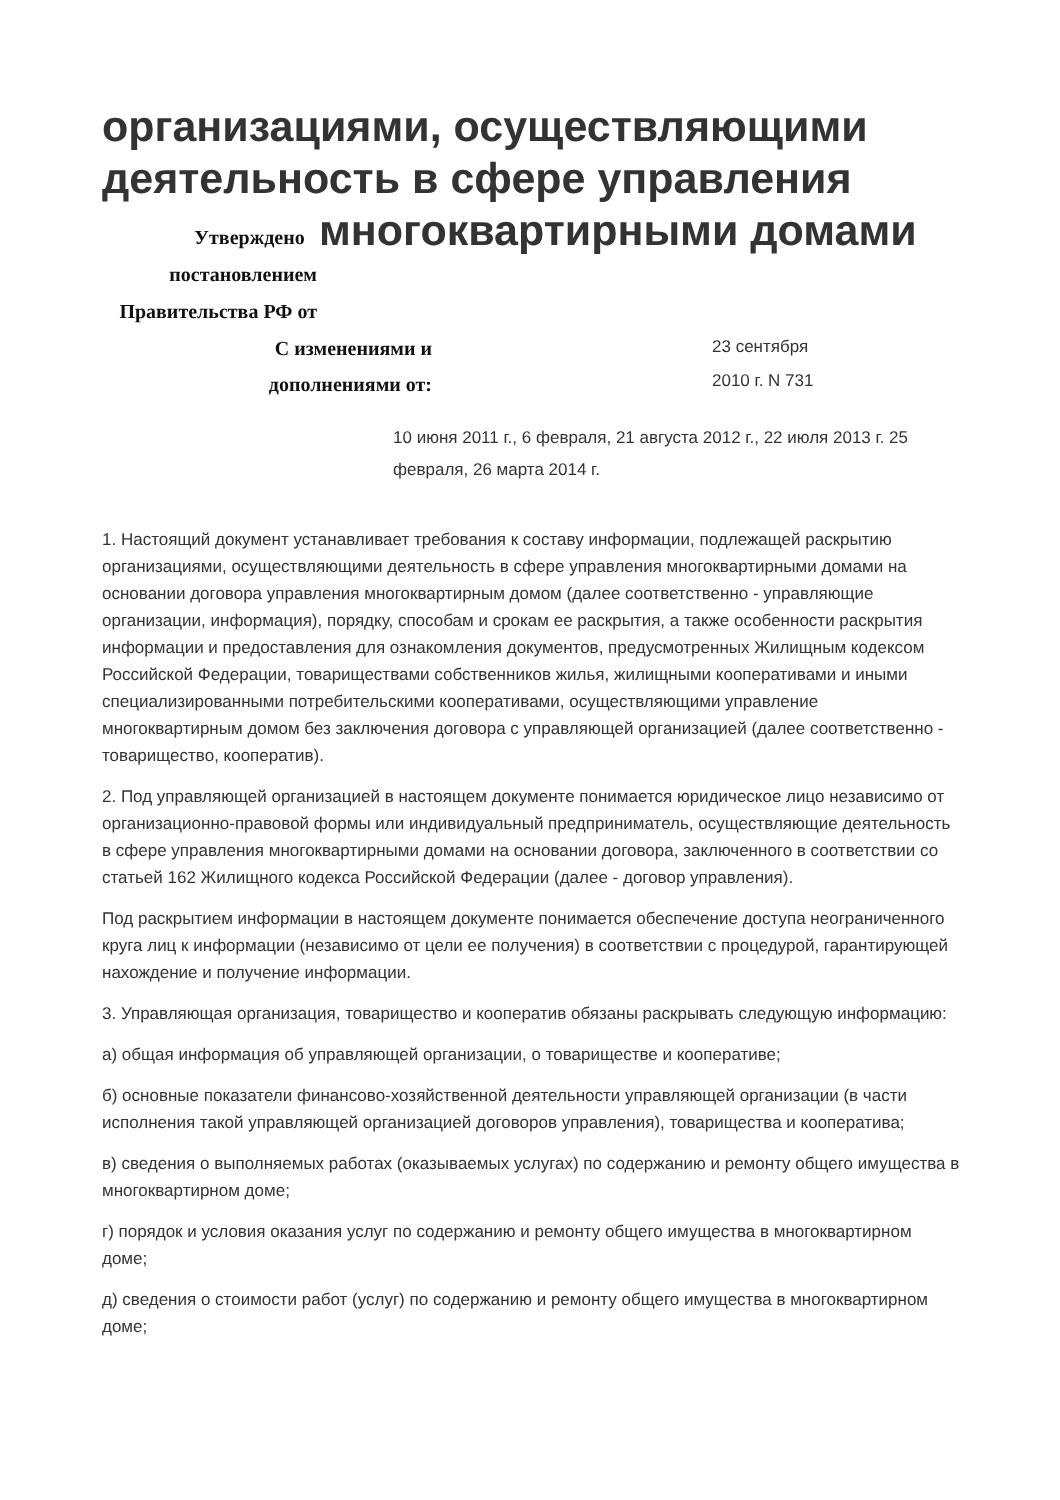организациями, осуществляющими деятельность в сфере управления
Утверждено
многоквартирными домами
постановлением
Правительства РФ от
С изменениями и
дополнениями от:
23 сентября 2010 г. N 731
10 июня 2011 г., 6 февраля, 21 августа 2012 г., 22 июля 2013 г. 25 февраля, 26 марта 2014 г.
1. Настоящий документ устанавливает требования к составу информации, подлежащей раскрытию организациями, осуществляющими деятельность в сфере управления многоквартирными домами на основании договора управления многоквартирным домом (далее соответственно - управляющие организации, информация), порядку, способам и срокам ее раскрытия, а также особенности раскрытия информации и предоставления для ознакомления документов, предусмотренных Жилищным кодексом Российской Федерации, товариществами собственников жилья, жилищными кооперативами и иными специализированными потребительскими кооперативами, осуществляющими управление многоквартирным домом без заключения договора с управляющей организацией (далее соответственно - товарищество, кооператив).
2. Под управляющей организацией в настоящем документе понимается юридическое лицо независимо от организационно-правовой формы или индивидуальный предприниматель, осуществляющие деятельность в сфере управления многоквартирными домами на основании договора, заключенного в соответствии со статьей 162 Жилищного кодекса Российской Федерации (далее - договор управления).
Под раскрытием информации в настоящем документе понимается обеспечение доступа неограниченного круга лиц к информации (независимо от цели ее получения) в соответствии с процедурой, гарантирующей нахождение и получение информации.
3. Управляющая организация, товарищество и кооператив обязаны раскрывать следующую информацию:
а) общая информация об управляющей организации, о товариществе и кооперативе;
б) основные показатели финансово-хозяйственной деятельности управляющей организации (в части исполнения такой управляющей организацией договоров управления), товарищества и кооператива;
в) сведения о выполняемых работах (оказываемых услугах) по содержанию и ремонту общего имущества в многоквартирном доме;
г) порядок и условия оказания услуг по содержанию и ремонту общего имущества в многоквартирном доме;
д) сведения о стоимости работ (услуг) по содержанию и ремонту общего имущества в многоквартирном доме;